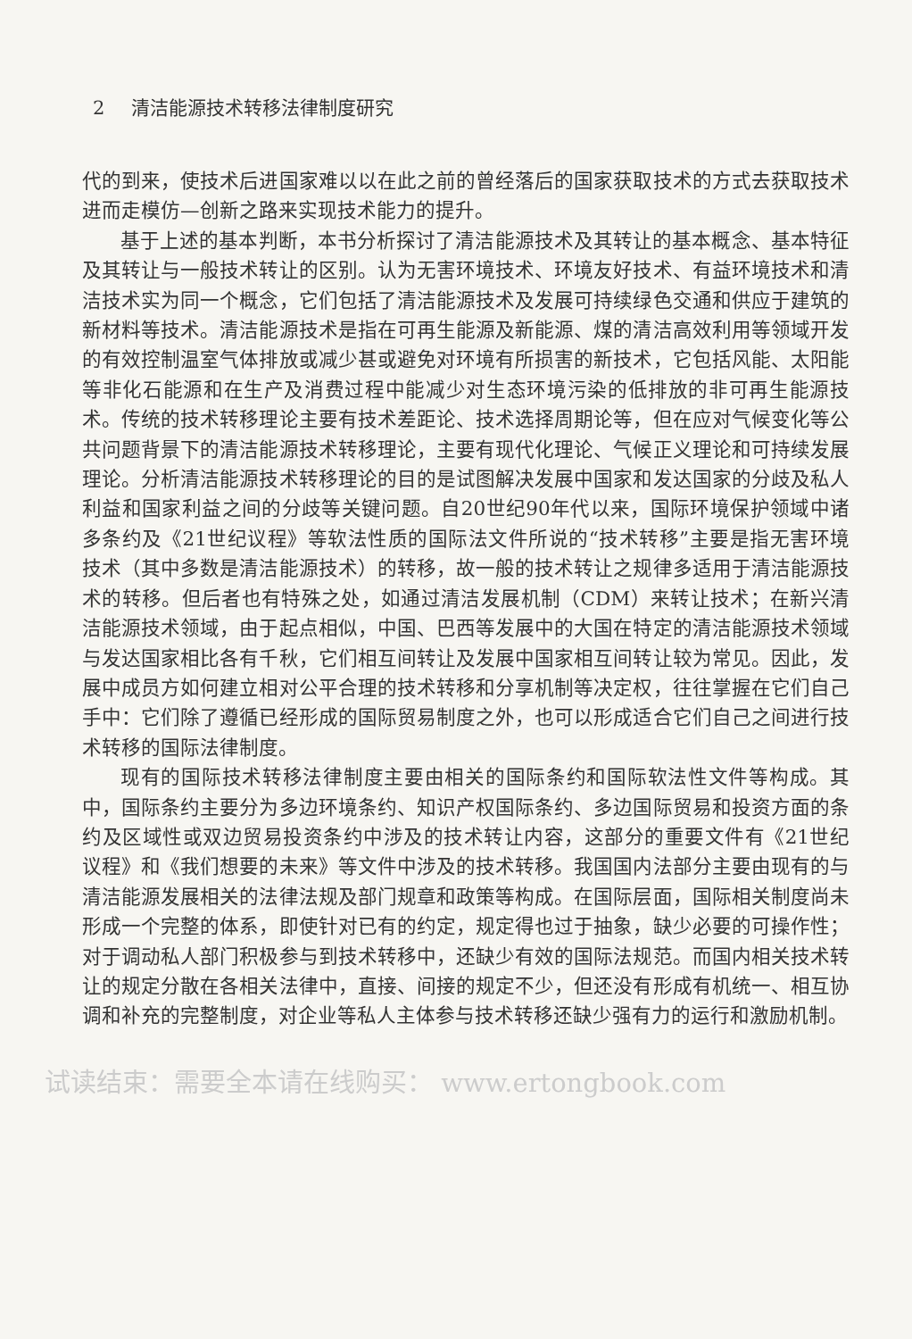2 清洁能源技术转移法律制度研究
代的到来，使技术后进国家难以以在此之前的曾经落后的国家获取技术的方式去获取技术进而走模仿—创新之路来实现技术能力的提升。
基于上述的基本判断，本书分析探讨了清洁能源技术及其转让的基本概念、基本特征及其转让与一般技术转让的区别。认为无害环境技术、环境友好技术、有益环境技术和清洁技术实为同一个概念，它们包括了清洁能源技术及发展可持续绿色交通和供应于建筑的新材料等技术。清洁能源技术是指在可再生能源及新能源、煤的清洁高效利用等领域开发的有效控制温室气体排放或减少甚或避免对环境有所损害的新技术，它包括风能、太阳能等非化石能源和在生产及消费过程中能减少对生态环境污染的低排放的非可再生能源技术。传统的技术转移理论主要有技术差距论、技术选择周期论等，但在应对气候变化等公共问题背景下的清洁能源技术转移理论，主要有现代化理论、气候正义理论和可持续发展理论。分析清洁能源技术转移理论的目的是试图解决发展中国家和发达国家的分歧及私人利益和国家利益之间的分歧等关键问题。自20世纪90年代以来，国际环境保护领域中诸多条约及《21世纪议程》等软法性质的国际法文件所说的“技术转移”主要是指无害环境技术（其中多数是清洁能源技术）的转移，故一般的技术转让之规律多适用于清洁能源技术的转移。但后者也有特殊之处，如通过清洁发展机制（CDM）来转让技术；在新兴清洁能源技术领域，由于起点相似，中国、巴西等发展中的大国在特定的清洁能源技术领域与发达国家相比各有千秋，它们相互间转让及发展中国家相互间转让较为常见。因此，发展中成员方如何建立相对公平合理的技术转移和分享机制等决定权，往往掌握在它们自己手中：它们除了遵循已经形成的国际贸易制度之外，也可以形成适合它们自己之间进行技术转移的国际法律制度。
现有的国际技术转移法律制度主要由相关的国际条约和国际软法性文件等构成。其中，国际条约主要分为多边环境条约、知识产权国际条约、多边国际贸易和投资方面的条约及区域性或双边贸易投资条约中涉及的技术转让内容，这部分的重要文件有《21世纪议程》和《我们想要的未来》等文件中涉及的技术转移。我国国内法部分主要由现有的与清洁能源发展相关的法律法规及部门规章和政策等构成。在国际层面，国际相关制度尚未形成一个完整的体系，即使针对已有的约定，规定得也过于抽象，缺少必要的可操作性；对于调动私人部门积极参与到技术转移中，还缺少有效的国际法规范。而国内相关技术转让的规定分散在各相关法律中，直接、间接的规定不少，但还没有形成有机统一、相互协调和补充的完整制度，对企业等私人主体参与技术转移还缺少强有力的运行和激励机制。
试读结束：需要全本请在线购买： www.ertongbook.com